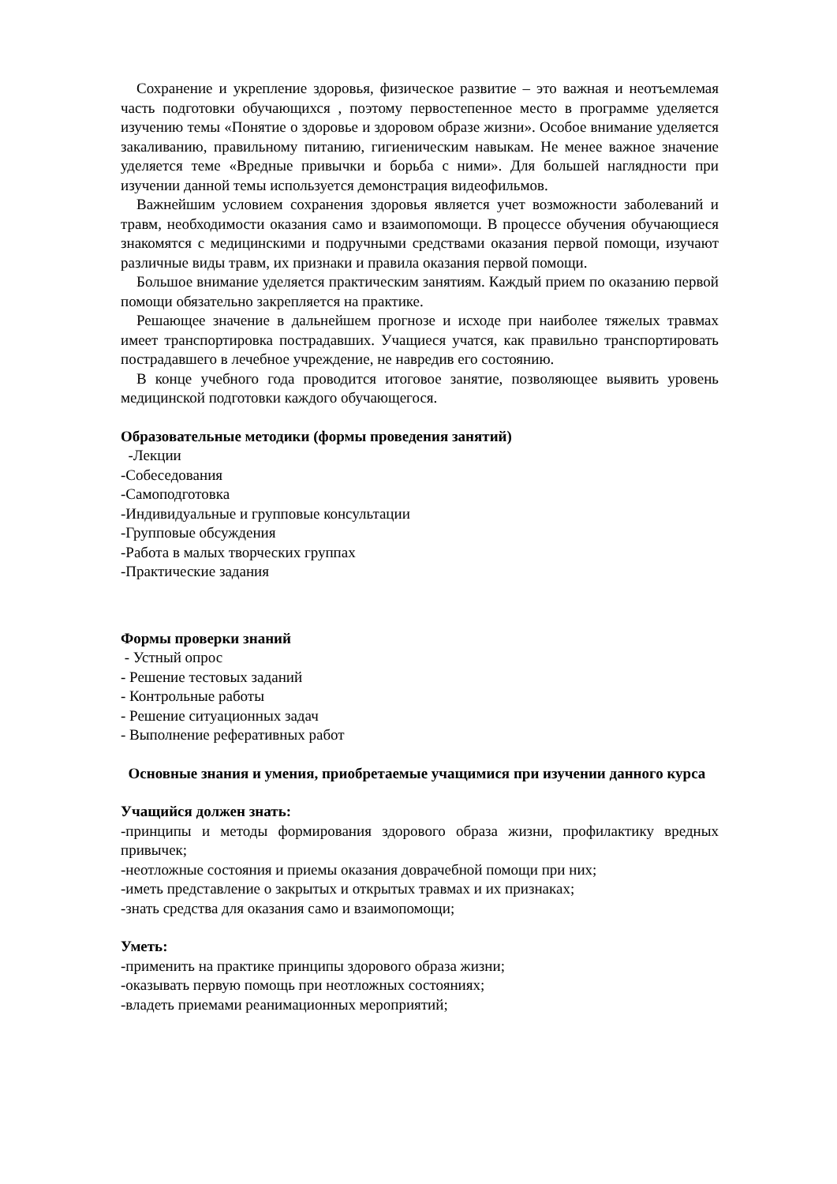Сохранение и укрепление здоровья, физическое развитие – это важная и неотъемлемая часть подготовки обучающихся , поэтому первостепенное место в программе уделяется изучению темы «Понятие о здоровье и здоровом образе жизни». Особое внимание уделяется закаливанию, правильному питанию, гигиеническим навыкам. Не менее важное значение уделяется теме «Вредные привычки и борьба с ними». Для большей наглядности при изучении данной темы используется демонстрация видеофильмов.
Важнейшим условием сохранения здоровья является учет возможности заболеваний и травм, необходимости оказания само и взаимопомощи. В процессе обучения обучающиеся знакомятся с медицинскими и подручными средствами оказания первой помощи, изучают различные виды травм, их признаки и правила оказания первой помощи.
Большое внимание уделяется практическим занятиям. Каждый прием по оказанию первой помощи обязательно закрепляется на практике.
Решающее значение в дальнейшем прогнозе и исходе при наиболее тяжелых травмах имеет транспортировка пострадавших. Учащиеся учатся, как правильно транспортировать пострадавшего в лечебное учреждение, не навредив его состоянию.
В конце учебного года проводится итоговое занятие, позволяющее выявить уровень медицинской подготовки каждого обучающегося.
Образовательные методики (формы проведения занятий)
-Лекции
-Собеседования
-Самоподготовка
-Индивидуальные и групповые консультации
-Групповые обсуждения
-Работа в малых творческих группах
-Практические задания
Формы проверки знаний
- Устный опрос
- Решение тестовых заданий
- Контрольные работы
- Решение ситуационных задач
- Выполнение реферативных работ
Основные знания и умения, приобретаемые учащимися при изучении данного курса
Учащийся должен знать:
-принципы и методы формирования здорового образа жизни, профилактику вредных привычек;
-неотложные состояния и приемы оказания доврачебной помощи при них;
-иметь представление о закрытых и открытых травмах и их признаках;
-знать средства для оказания само и взаимопомощи;
Уметь:
-применить на практике принципы здорового образа жизни;
-оказывать первую помощь при неотложных состояниях;
-владеть приемами реанимационных мероприятий;